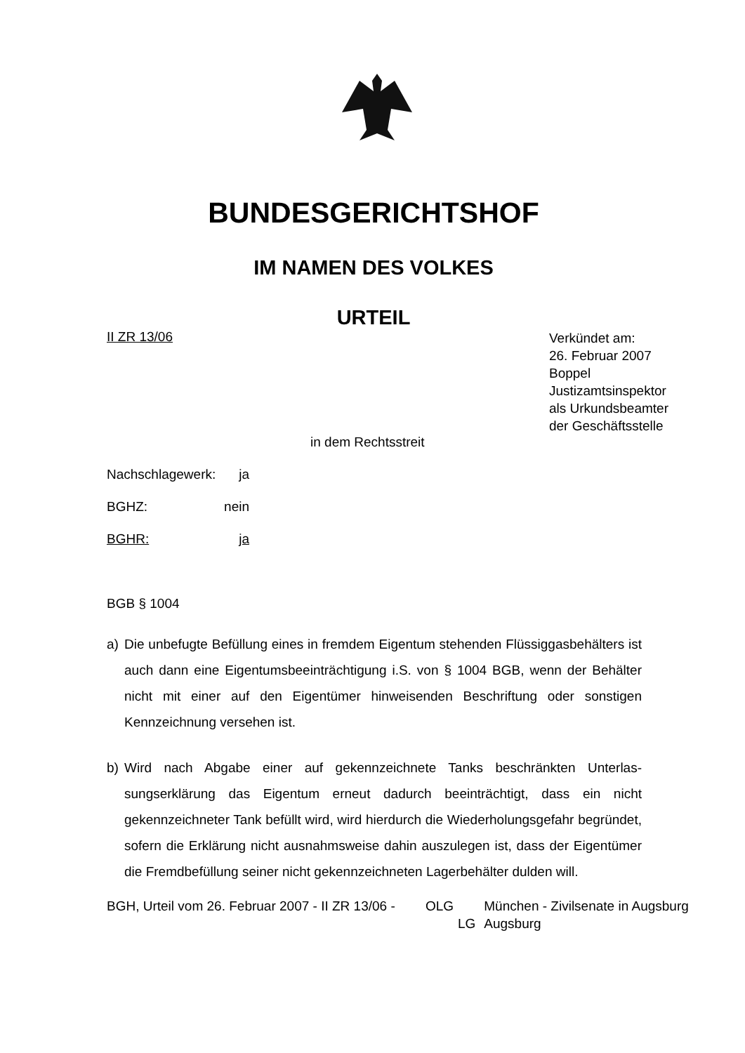BUNDESGERICHTSHOF
IM NAMEN DES VOLKES
URTEIL
II ZR 13/06
Verkündet am:
26. Februar 2007
Boppel
Justizamtsinspektor
als Urkundsbeamter
der Geschäftsstelle
in dem Rechtsstreit
Nachschlagewerk: ja
BGHZ: nein
BGHR: ja
BGB § 1004
a) Die unbefugte Befüllung eines in fremdem Eigentum stehenden Flüssiggas­behälters ist auch dann eine Eigentumsbeeinträchtigung i.S. von § 1004 BGB, wenn der Behälter nicht mit einer auf den Eigentümer hinweisenden Beschriftung oder sonstigen Kennzeichnung versehen ist.
b) Wird nach Abgabe einer auf gekennzeichnete Tanks beschränkten Unterlas­sungserklärung das Eigentum erneut dadurch beeinträchtigt, dass ein nicht gekennzeichneter Tank befüllt wird, wird hierdurch die Wiederholungsgefahr begründet, sofern die Erklärung nicht ausnahmsweise dahin auszulegen ist, dass der Eigentümer die Fremdbefüllung seiner nicht gekennzeichneten La­gerbehälter dulden will.
BGH, Urteil vom 26. Februar 2007 - II ZR 13/06 -
OLG
München - Zivilsenate in Augsburg
LG
Augsburg